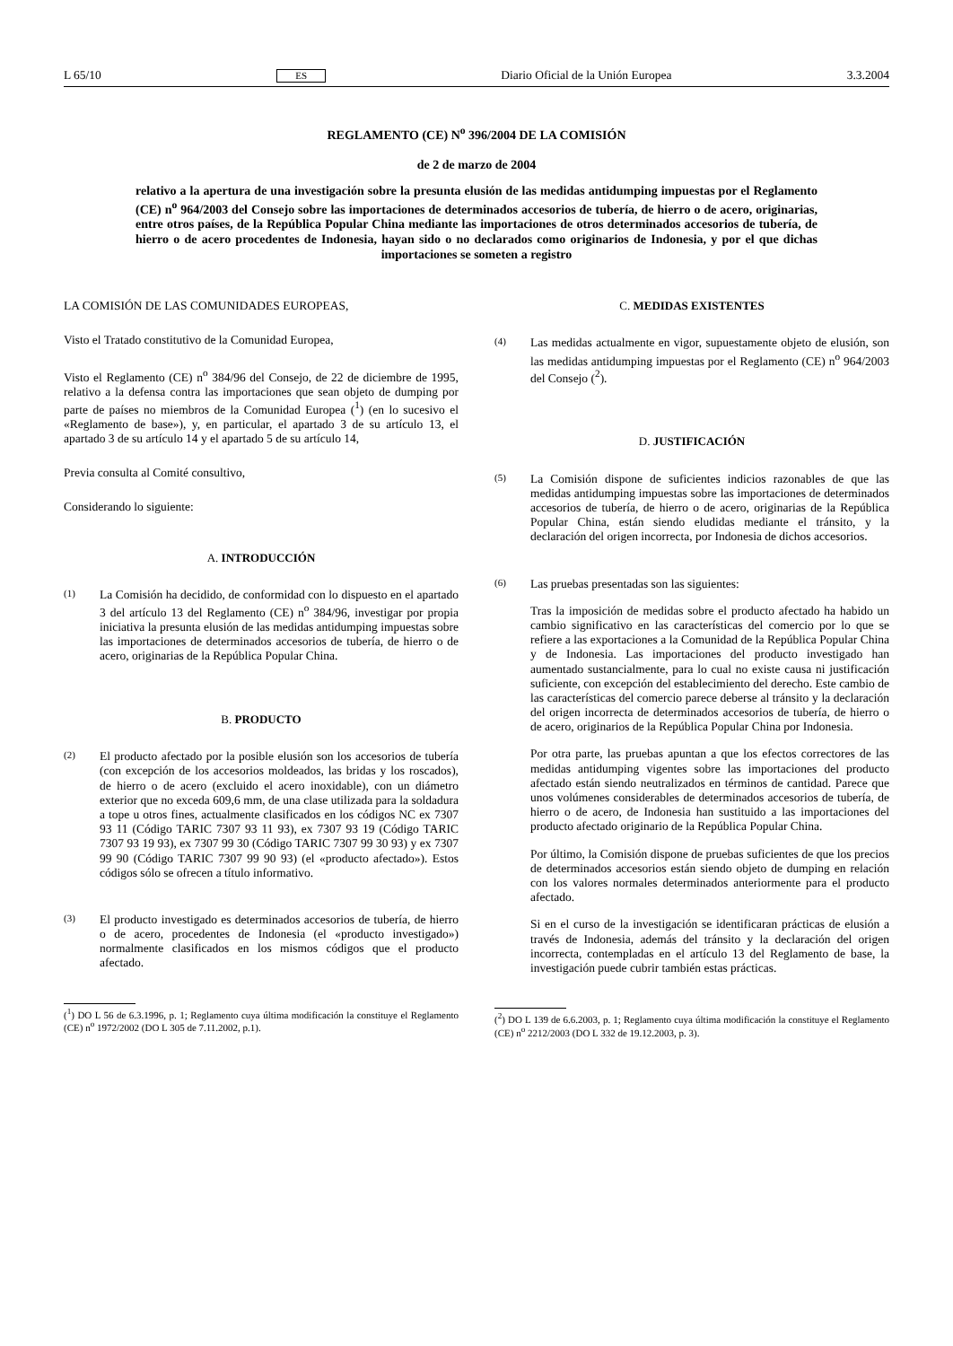L 65/10 ES Diario Oficial de la Unión Europea 3.3.2004
REGLAMENTO (CE) N<sup>o</sup> 396/2004 DE LA COMISIÓN
de 2 de marzo de 2004
relativo a la apertura de una investigación sobre la presunta elusión de las medidas antidumping impuestas por el Reglamento (CE) n<sup>o</sup> 964/2003 del Consejo sobre las importaciones de determinados accesorios de tubería, de hierro o de acero, originarias, entre otros países, de la República Popular China mediante las importaciones de otros determinados accesorios de tubería, de hierro o de acero procedentes de Indonesia, hayan sido o no declarados como originarios de Indonesia, y por el que dichas importaciones se someten a registro
LA COMISIÓN DE LAS COMUNIDADES EUROPEAS,
Visto el Tratado constitutivo de la Comunidad Europea,
Visto el Reglamento (CE) n<sup>o</sup> 384/96 del Consejo, de 22 de diciembre de 1995, relativo a la defensa contra las importaciones que sean objeto de dumping por parte de países no miembros de la Comunidad Europea (<sup>1</sup>) (en lo sucesivo el «Reglamento de base»), y, en particular, el apartado 3 de su artículo 13, el apartado 3 de su artículo 14 y el apartado 5 de su artículo 14,
Previa consulta al Comité consultivo,
Considerando lo siguiente:
A. INTRODUCCIÓN
(1)
La Comisión ha decidido, de conformidad con lo dispuesto en el apartado 3 del artículo 13 del Reglamento (CE) n<sup>o</sup> 384/96, investigar por propia iniciativa la presunta elusión de las medidas antidumping impuestas sobre las importaciones de determinados accesorios de tubería, de hierro o de acero, originarias de la República Popular China.
B. PRODUCTO
(2)
El producto afectado por la posible elusión son los accesorios de tubería (con excepción de los accesorios moldeados, las bridas y los roscados), de hierro o de acero (excluido el acero inoxidable), con un diámetro exterior que no exceda 609,6 mm, de una clase utilizada para la soldadura a tope u otros fines, actualmente clasificados en los códigos NC ex 7307 93 11 (Código TARIC 7307 93 11 93), ex 7307 93 19 (Código TARIC 7307 93 19 93), ex 7307 99 30 (Código TARIC 7307 99 30 93) y ex 7307 99 90 (Código TARIC 7307 99 90 93) (el «producto afectado»). Estos códigos sólo se ofrecen a título informativo.
(3)
El producto investigado es determinados accesorios de tubería, de hierro o de acero, procedentes de Indonesia (el «producto investigado») normalmente clasificados en los mismos códigos que el producto afectado.
(<sup>1</sup>) DO L 56 de 6.3.1996, p. 1; Reglamento cuya última modificación la constituye el Reglamento (CE) n<sup>o</sup> 1972/2002 (DO L 305 de 7.11.2002, p.1).
C. MEDIDAS EXISTENTES
(4)
Las medidas actualmente en vigor, supuestamente objeto de elusión, son las medidas antidumping impuestas por el Reglamento (CE) n<sup>o</sup> 964/2003 del Consejo (<sup>2</sup>).
D. JUSTIFICACIÓN
(5)
La Comisión dispone de suficientes indicios razonables de que las medidas antidumping impuestas sobre las importaciones de determinados accesorios de tubería, de hierro o de acero, originarias de la República Popular China, están siendo eludidas mediante el tránsito, y la declaración del origen incorrecta, por Indonesia de dichos accesorios.
(6)
Las pruebas presentadas son las siguientes:
Tras la imposición de medidas sobre el producto afectado ha habido un cambio significativo en las características del comercio por lo que se refiere a las exportaciones a la Comunidad de la República Popular China y de Indonesia. Las importaciones del producto investigado han aumentado sustancialmente, para lo cual no existe causa ni justificación suficiente, con excepción del establecimiento del derecho. Este cambio de las características del comercio parece deberse al tránsito y la declaración del origen incorrecta de determinados accesorios de tubería, de hierro o de acero, originarios de la República Popular China por Indonesia.
Por otra parte, las pruebas apuntan a que los efectos correctores de las medidas antidumping vigentes sobre las importaciones del producto afectado están siendo neutralizados en términos de cantidad. Parece que unos volúmenes considerables de determinados accesorios de tubería, de hierro o de acero, de Indonesia han sustituido a las importaciones del producto afectado originario de la República Popular China.
Por último, la Comisión dispone de pruebas suficientes de que los precios de determinados accesorios están siendo objeto de dumping en relación con los valores normales determinados anteriormente para el producto afectado.
Si en el curso de la investigación se identificaran prácticas de elusión a través de Indonesia, además del tránsito y la declaración del origen incorrecta, contempladas en el artículo 13 del Reglamento de base, la investigación puede cubrir también estas prácticas.
(<sup>2</sup>) DO L 139 de 6.6.2003, p. 1; Reglamento cuya última modificación la constituye el Reglamento (CE) n<sup>o</sup> 2212/2003 (DO L 332 de 19.12.2003, p. 3).